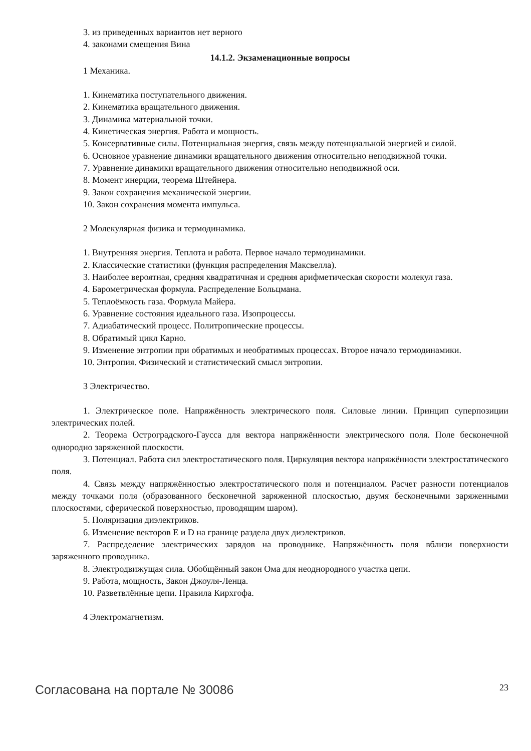3. из приведенных вариантов нет верного
4. законами смещения Вина
14.1.2. Экзаменационные вопросы
1 Механика.
1. Кинематика поступательного движения.
2. Кинематика вращательного движения.
3. Динамика материальной точки.
4. Кинетическая энергия. Работа и мощность.
5. Консервативные силы. Потенциальная энергия, связь между потенциальной энергией и силой.
6. Основное уравнение динамики вращательного движения относительно неподвижной точки.
7. Уравнение динамики вращательного движения относительно неподвижной оси.
8. Момент инерции, теорема Штейнера.
9. Закон сохранения механической энергии.
10. Закон сохранения момента импульса.
2 Молекулярная физика и термодинамика.
1. Внутренняя энергия. Теплота и работа. Первое начало термодинамики.
2. Классические статистики (функция распределения Максвелла).
3. Наиболее вероятная, средняя квадратичная и средняя арифметическая скорости молекул газа.
4. Барометрическая формула. Распределение Больцмана.
5. Теплоёмкость газа. Формула Майера.
6. Уравнение состояния идеального газа. Изопроцессы.
7. Адиабатический процесс. Политропические процессы.
8. Обратимый цикл Карно.
9. Изменение энтропии при обратимых и необратимых процессах. Второе начало термодинамики.
10. Энтропия. Физический и статистический смысл энтропии.
3 Электричество.
1. Электрическое поле. Напряжённость электрического поля. Силовые линии. Принцип суперпозиции электрических полей.
2. Теорема Остроградского-Гаусса для вектора напряжённости электрического поля. Поле бесконечной однородно заряженной плоскости.
3. Потенциал. Работа сил электростатического поля. Циркуляция вектора напряжённости электростатического поля.
4. Связь между напряжённостью электростатического поля и потенциалом. Расчет разности потенциалов между точками поля (образованного бесконечной заряженной плоскостью, двумя бесконечными заряженными плоскостями, сферической поверхностью, проводящим шаром).
5. Поляризация диэлектриков.
6. Изменение векторов E и D на границе раздела двух диэлектриков.
7. Распределение электрических зарядов на проводнике. Напряжённость поля вблизи поверхности заряженного проводника.
8. Электродвижущая сила. Обобщённый закон Ома для неоднородного участка цепи.
9. Работа, мощность, Закон Джоуля-Ленца.
10. Разветвлённые цепи. Правила Кирхгофа.
4 Электромагнетизм.
Согласована на портале № 30086 23